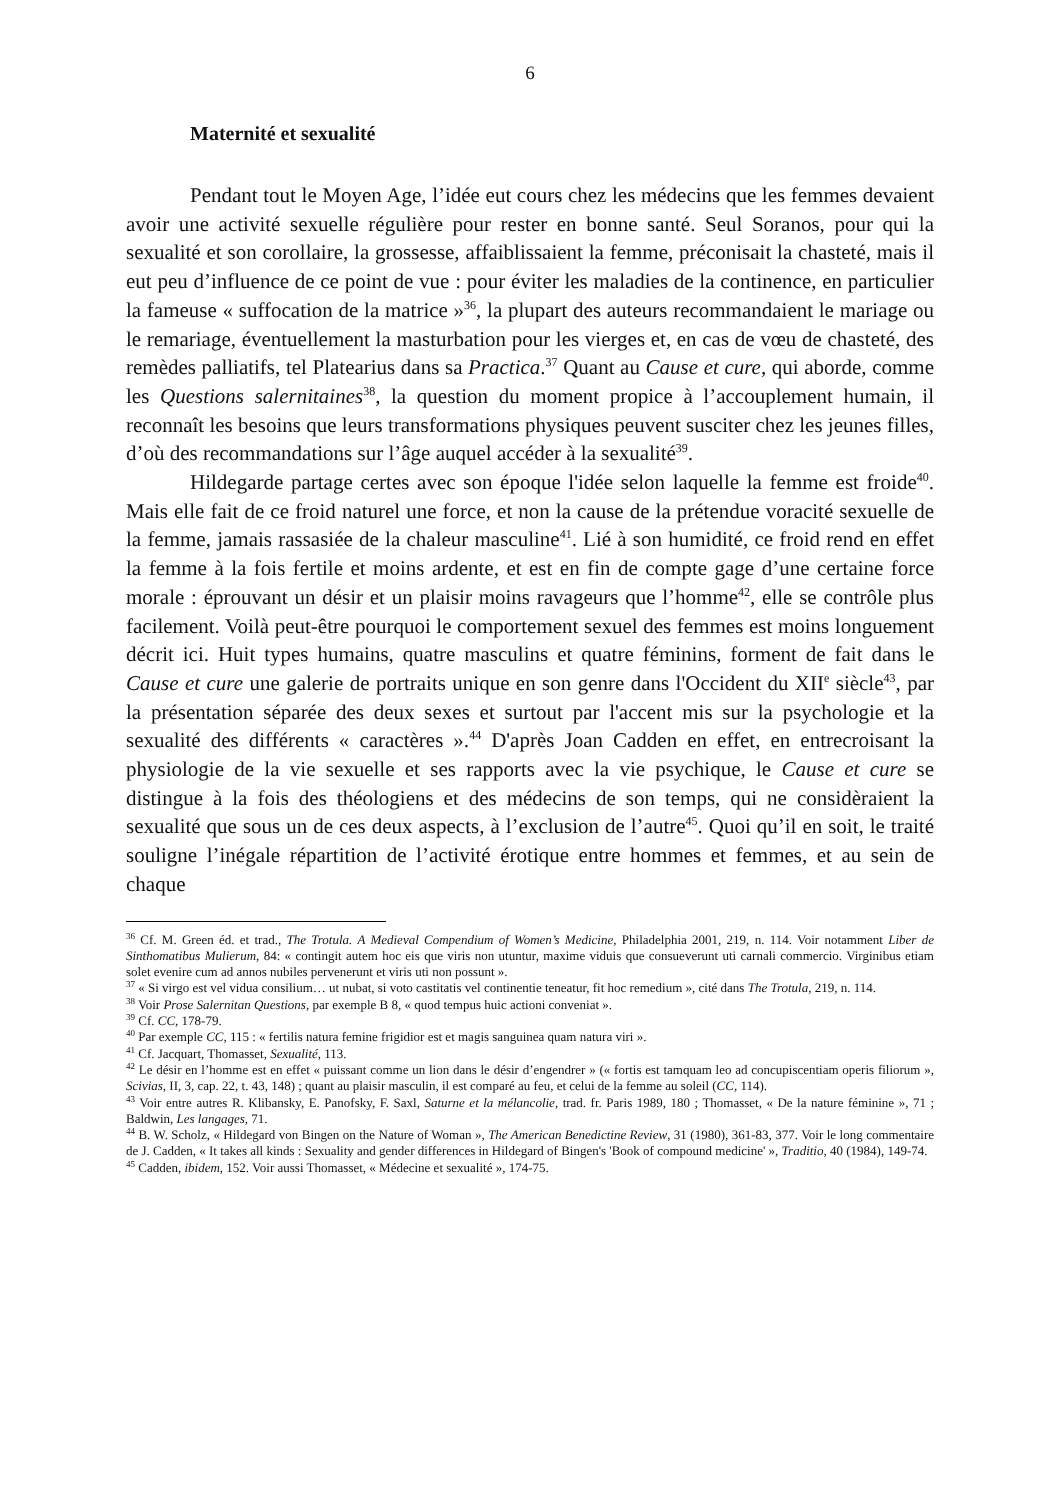6
Maternité et sexualité
Pendant tout le Moyen Age, l’idée eut cours chez les médecins que les femmes devaient avoir une activité sexuelle régulière pour rester en bonne santé. Seul Soranos, pour qui la sexualité et son corollaire, la grossesse, affaiblissaient la femme, préconisait la chasteté, mais il eut peu d’influence de ce point de vue : pour éviter les maladies de la continence, en particulier la fameuse « suffocation de la matrice »<sup>36</sup>, la plupart des auteurs recommandaient le mariage ou le remariage, éventuellement la masturbation pour les vierges et, en cas de vœu de chasteté, des remèdes palliatifs, tel Platearius dans sa Practica.<sup>37</sup> Quant au Cause et cure, qui aborde, comme les Questions salernitaines<sup>38</sup>, la question du moment propice à l’accouplement humain, il reconnaît les besoins que leurs transformations physiques peuvent susciter chez les jeunes filles, d’où des recommandations sur l’âge auquel accéder à la sexualité<sup>39</sup>.
Hildegarde partage certes avec son époque l'idée selon laquelle la femme est froide<sup>40</sup>. Mais elle fait de ce froid naturel une force, et non la cause de la prétendue voracité sexuelle de la femme, jamais rassasiée de la chaleur masculine<sup>41</sup>. Lié à son humidité, ce froid rend en effet la femme à la fois fertile et moins ardente, et est en fin de compte gage d’une certaine force morale : éprouvant un désir et un plaisir moins ravageurs que l’homme<sup>42</sup>, elle se contrôle plus facilement. Voilà peut-être pourquoi le comportement sexuel des femmes est moins longuement décrit ici. Huit types humains, quatre masculins et quatre féminins, forment de fait dans le Cause et cure une galerie de portraits unique en son genre dans l'Occident du XII<sup>e</sup> siècle<sup>43</sup>, par la présentation séparée des deux sexes et surtout par l'accent mis sur la psychologie et la sexualité des différents « caractères ».<sup>44</sup> D'après Joan Cadden en effet, en entrecroisant la physiologie de la vie sexuelle et ses rapports avec la vie psychique, le Cause et cure se distingue à la fois des théologiens et des médecins de son temps, qui ne considèraient la sexualité que sous un de ces deux aspects, à l’exclusion de l’autre<sup>45</sup>. Quoi qu’il en soit, le traité souligne l’inégale répartition de l’activité érotique entre hommes et femmes, et au sein de chaque
<sup>36</sup> Cf. M. Green éd. et trad., The Trotula. A Medieval Compendium of Women’s Medicine, Philadelphia 2001, 219, n. 114. Voir notamment Liber de Sinthomatibus Mulierum, 84: « contingit autem hoc eis que viris non utuntur, maxime viduis que consueverunt uti carnali commercio. Virginibus etiam solet evenire cum ad annos nubiles pervenerunt et viris uti non possunt ».
<sup>37</sup> « Si virgo est vel vidua consilium… ut nubat, si voto castitatis vel continentie teneatur, fit hoc remedium », cité dans The Trotula, 219, n. 114.
<sup>38</sup> Voir Prose Salernitan Questions, par exemple B 8, « quod tempus huic actioni conveniat ».
<sup>39</sup> Cf. CC, 178-79.
<sup>40</sup> Par exemple CC, 115 : « fertilis natura femine frigidior est et magis sanguinea quam natura viri ».
<sup>41</sup> Cf. Jacquart, Thomasset, Sexualité, 113.
<sup>42</sup> Le désir en l’homme est en effet « puissant comme un lion dans le désir d’engendrer » (« fortis est tamquam leo ad concupiscentiam operis filiorum », Scivias, II, 3, cap. 22, t. 43, 148) ; quant au plaisir masculin, il est comparé au feu, et celui de la femme au soleil (CC, 114).
<sup>43</sup> Voir entre autres R. Klibansky, E. Panofsky, F. Saxl, Saturne et la mélancolie, trad. fr. Paris 1989, 180 ; Thomasset, « De la nature féminine », 71 ; Baldwin, Les langages, 71.
<sup>44</sup> B. W. Scholz, « Hildegard von Bingen on the Nature of Woman », The American Benedictine Review, 31 (1980), 361-83, 377. Voir le long commentaire de J. Cadden, « It takes all kinds : Sexuality and gender differences in Hildegard of Bingen's 'Book of compound medicine' », Traditio, 40 (1984), 149-74.
<sup>45</sup> Cadden, ibidem, 152. Voir aussi Thomasset, « Médecine et sexualité », 174-75.